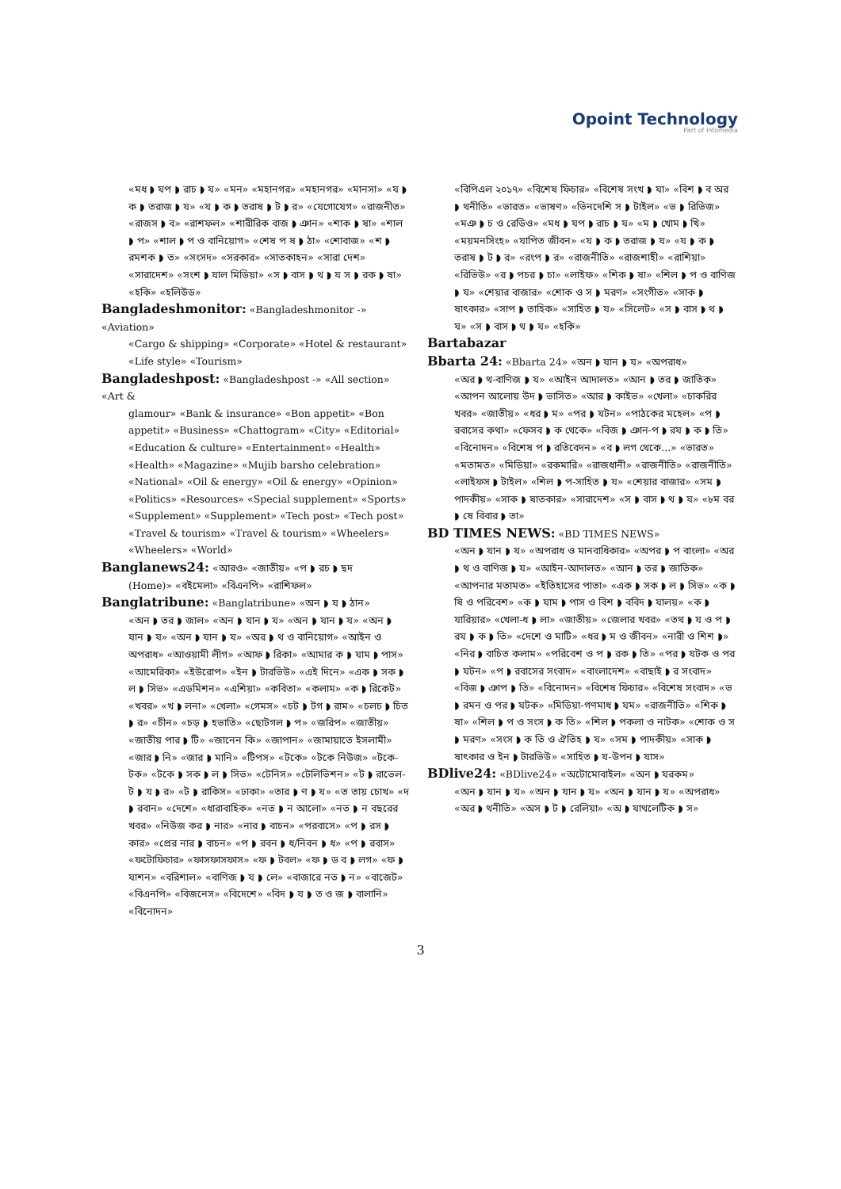Opoint Technology
Part of Infomedia
«মধ ◗ যপ ◗ রাচ ◗ য» «মন» «মহানগর» «মহানগর» «মানসা» «য ◗ ক ◗ তরাজ ◗ য» «য ◗ ক ◗ তরাষ ◗ ট ◗ র» «যেগোযেগ» «রাজনীত» «রাজস ◗ ব» «রাশফল» «শারীরিক বাজ ◗ ঞান» «শাক ◗ ষা» «শাল ◗ প» «শাল ◗ প ও বানিয়োগ» «শেষ প ষ ◗ ঠা» «শোবাজ» «শ ◗ রমশক ◗ ত» «সংসদ» «সরকার» «সাতকাহন» «সারা দেশ» «সারাদেশ» «সংশ ◗ যাল মিডিয়া» «স ◗ বাস ◗ থ ◗ য স ◗ রক ◗ ষা» «হকি» «হলিউড»
Bangladeshmonitor: «Bangladeshmonitor -» «Aviation»
«Cargo & shipping» «Corporate» «Hotel & restaurant» «Life style» «Tourism»
Bangladeshpost: «Bangladeshpost -» «All section» «Art &
glamour» «Bank & insurance» «Bon appetit» «Bon appetit» «Business» «Chattogram» «City» «Editorial» «Education & culture» «Entertainment» «Health» «Health» «Magazine» «Mujib barsho celebration» «National» «Oil & energy» «Oil & energy» «Opinion» «Politics» «Resources» «Special supplement» «Sports» «Supplement» «Supplement» «Tech post» «Tech post» «Travel & tourism» «Travel & tourism» «Wheelers» «Wheelers» «World»
Banglanews24: «আরও» «জাতীয়» «প ◗ রচ ◗ ছদ
(Home)» «বইমেলা» «বিএনপি» «রাশিফল»
Banglatribune: «Banglatribune» «অন ◗ য ◗ ঠান»
«অন ◗ তর ◗ জাল» «অন ◗ যান ◗ য» «অন ◗ যান ◗ য» «অন ◗ যান ◗ য» «অন ◗ যান ◗ য» «অর ◗ থ ও বানিয়োগ» «আইন ও অপরাধ» «আওয়ামী লীগ» «আফ ◗ রিকা» «আমার ক ◗ যাম ◗ পাস» «আমেরিকা» «ইউরোপ» «ইন ◗ টারভিউ» «এই দিনে» «এক ◗ সক ◗ ল ◗ সিভ» «এডমিশন» «এশিয়া» «কবিতা» «কলাম» «ক ◗ রিকেট» «খবর» «খ ◗ লনা» «খেলা» «গেমস» «চট ◗ টগ ◗ রাম» «চলচ ◗ চিত ◗ র» «চীন» «চড় ◗ হভাতি» «ছোটগল ◗ প» «জরিপ» «জাতীয়» «জাতীয় পার ◗ টি» «জানেন কি» «জাপান» «জামায়াতে ইসলামী» «জার ◗ নি» «জার ◗ মানি» «টিপস» «টকে» «টকে নিউজ» «টকে-টক» «টকে ◗ সক ◗ ল ◗ সিভ» «টেনিস» «টেলিভিশন» «ট ◗ রাভেল-ট ◗ য ◗ র» «ট ◗ রাকিস» «ঢাকা» «তার ◗ ণ ◗ য» «ত তায় চোখ» «দ ◗ রবান» «দেশে» «ধারাবাহিক» «নত ◗ ন আলো» «নত ◗ ন বছরের খবর» «নিউজ কর ◗ নার» «নার ◗ বাচন» «পরবাসে» «প ◗ রস ◗ কার» «প্রের নার ◗ বাচন» «প ◗ রবন ◗ ধ/নিবন ◗ ধ» «প ◗ রবাস» «ফটোফিচার» «ফাসফাসফাস» «ফ ◗ টবল» «ফ ◗ ড ব ◗ লগ» «ফ ◗ যাশন» «বরিশাল» «বাণিজ ◗ য ◗ লে» «বাজারে নত ◗ ন» «বাজেট» «বিএনপি» «বিজনেস» «বিদেশে» «বিদ ◗ য ◗ ত ও জ ◗ বালানি» «বিনোদন»
«বিপিএল ২০১৭» «বিশেষ ফিচার» «বিশেষ সংখ ◗ যা» «বিশ ◗ ব অর ◗ থনীতি» «ভারত» «ভাষণ» «ভিনদেশি স ◗ টাইল» «ভ ◗ রিভিজ» «মঞ ◗ চ ও রেডিও» «মধ ◗ যপ ◗ রাচ ◗ য» «ম ◗ খোম ◗ খি» «ময়মনসিংহ» «যাপিত জীবন» «য ◗ ক ◗ তরাজ ◗ য» «য ◗ ক ◗ তরাষ ◗ ট ◗ র» «রংপ ◗ র» «রাজনীতি» «রাজশাহী» «রাশিয়া» «রিভিউ» «র ◗ পচর ◗ চা» «লাইফ» «শিক ◗ ষা» «শিল ◗ প ও বাণিজ ◗ য» «শেয়ার বাজার» «শোক ও স ◗ মরণ» «সংগীত» «সাক ◗ ষাৎকার» «সাপ ◗ তাহিক» «সাহিত ◗ য» «সিলেট» «স ◗ বাস ◗ থ ◗ য» «স ◗ বাস ◗ থ ◗ য» «হকি»
Bartabazar
Bbarta 24: «Bbarta 24» «অন ◗ যান ◗ য» «অপরাধ»
«অর ◗ থ-বাণিজ ◗ য» «আইন আদালত» «আন ◗ তর ◗ জাতিক» «আপন আলোয় উদ ◗ ভাসিত» «আর ◗ কাইভ» «খেলা» «চাকরির খবর» «জাতীয়» «ধর ◗ ম» «পর ◗ যটন» «পাঠকের মহেল» «প ◗ রবাসের কথা» «ফেসব ◗ ক থেকে» «বিজ ◗ ঞান-প ◗ রয ◗ ক ◗ তি» «বিনোদন» «বিশেষ প ◗ রতিবেদন» «ব ◗ লগ থেকে...» «ভারত» «মতামত» «মিডিয়া» «রকমারি» «রাজধানী» «রাজনীতি» «রাজনীতি» «লাইফস ◗ টাইল» «শিল ◗ প-সাহিত ◗ য» «শেয়ার বাজার» «সম ◗ পাদকীয়» «সাক ◗ ষাতকার» «সারাদেশ» «স ◗ বাস ◗ থ ◗ য» «৮ম বর ◗ ষে বিবার ◗ তা»
BD TIMES NEWS: «BD TIMES NEWS»
«অন ◗ যান ◗ য» «অপরাধ ও মানবাধিকার» «অপর ◗ প বাংলা» «অর ◗ থ ও বাণিজ ◗ য» «আইন-আদালত» «আন ◗ তর ◗ জাতিক» «আপনার মতামত» «ইতিহাসের পাতা» «এক ◗ সক ◗ ল ◗ সিভ» «ক ◗ ষি ও পরিবেশ» «ক ◗ যাম ◗ পাস ও বিশ ◗ ববিদ ◗ যালয়» «ক ◗ যারিয়ার» «খেলা-ধ ◗ লা» «জাতীয়» «জেলার খবর» «তথ ◗ য ও প ◗ রয ◗ ক ◗ তি» «দেশে ও মাটি» «ধর ◗ ম ও জীবন» «নারী ও শিশ ◗» «নির ◗ বাচিত কলাম» «পরিবেশ ও প ◗ রক ◗ তি» «পর ◗ যটক ও পর ◗ যটন» «প ◗ রবাসের সংবাদ» «বাংলাদেশ» «বাছাই ◗ র সংবাদ» «বিজ ◗ ঞাপ ◗ তি» «বিনোদন» «বিশেষ ফিচার» «বিশেষ সংবাদ» «ভ ◗ রমন ও পর ◗ যটক» «মিডিয়া-গণমাধ ◗ যম» «রাজনীতি» «শিক ◗ ষা» «শিল ◗ প ও সংস ◗ ক তি» «শিল ◗ পকলা ও নাটক» «শোক ও স ◗ মরণ» «সংস ◗ ক তি ও ঐতিহ ◗ য» «সম ◗ পাদকীয়» «সাক ◗ ষাৎকার ও ইন ◗ টারভিউ» «সাহিত ◗ য-উপন ◗ যাস»
BDlive24: «BDlive24» «অটোমোবাইল» «অন ◗ যরকম»
«অন ◗ যান ◗ য» «অন ◗ যান ◗ য» «অন ◗ যান ◗ য» «অপরাধ» «অর ◗ থনীতি» «অস ◗ ট ◗ রেলিয়া» «অ ◗ যাথলেটিক ◗ স»
3